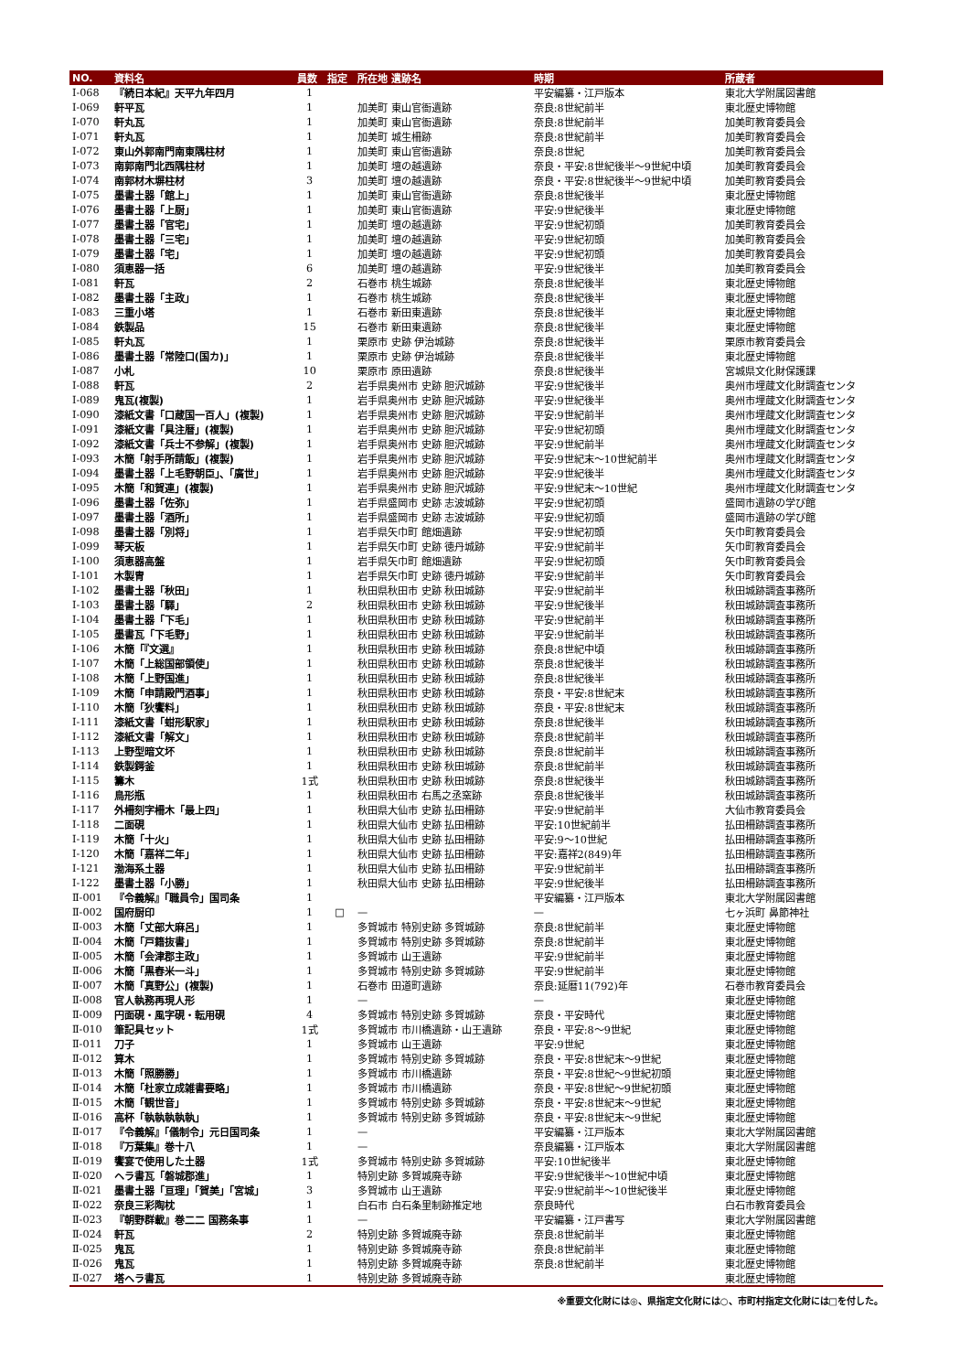| NO. | 資料名 | 員数 | 指定 | 所在地 遺跡名 | 時期 | 所蔵者 |
| --- | --- | --- | --- | --- | --- | --- |
| Ⅰ-068 | 『続日本紀』天平九年四月 | 1 | | | 平安編纂・江戸版本 | 東北大学附属図書館 |
| Ⅰ-069 | 軒平瓦 | 1 | | 加美町 東山官衙遺跡 | 奈良:8世紀前半 | 東北歴史博物館 |
| Ⅰ-070 | 軒丸瓦 | 1 | | 加美町 東山官衙遺跡 | 奈良:8世紀前半 | 加美町教育委員会 |
| Ⅰ-071 | 軒丸瓦 | 1 | | 加美町 城生柵跡 | 奈良:8世紀前半 | 加美町教育委員会 |
| Ⅰ-072 | 東山外郭南門南東隅柱材 | 1 | | 加美町 東山官衙遺跡 | 奈良:8世紀 | 加美町教育委員会 |
| Ⅰ-073 | 南郭南門北西隅柱材 | 1 | | 加美町 壇の越遺跡 | 奈良・平安:8世紀後半～9世紀中頃 | 加美町教育委員会 |
| Ⅰ-074 | 南郭材木塀柱材 | 3 | | 加美町 壇の越遺跡 | 奈良・平安:8世紀後半～9世紀中頃 | 加美町教育委員会 |
| Ⅰ-075 | 墨書土器「館上」 | 1 | | 加美町 東山官衙遺跡 | 奈良:8世紀後半 | 東北歴史博物館 |
| Ⅰ-076 | 墨書土器「上厨」 | 1 | | 加美町 東山官衙遺跡 | 平安:9世紀後半 | 東北歴史博物館 |
| Ⅰ-077 | 墨書土器「官宅」 | 1 | | 加美町 壇の越遺跡 | 平安:9世紀初頭 | 加美町教育委員会 |
| Ⅰ-078 | 墨書土器「三宅」 | 1 | | 加美町 壇の越遺跡 | 平安:9世紀初頭 | 加美町教育委員会 |
| Ⅰ-079 | 墨書土器「宅」 | 1 | | 加美町 壇の越遺跡 | 平安:9世紀初頭 | 加美町教育委員会 |
| Ⅰ-080 | 須恵器一括 | 6 | | 加美町 壇の越遺跡 | 平安:9世紀後半 | 加美町教育委員会 |
| Ⅰ-081 | 軒瓦 | 2 | | 石巻市 桃生城跡 | 奈良:8世紀後半 | 東北歴史博物館 |
| Ⅰ-082 | 墨書土器「主政」 | 1 | | 石巻市 桃生城跡 | 奈良:8世紀後半 | 東北歴史博物館 |
| Ⅰ-083 | 三重小塔 | 1 | | 石巻市 新田東遺跡 | 奈良:8世紀後半 | 東北歴史博物館 |
| Ⅰ-084 | 鉄製品 | 15 | | 石巻市 新田東遺跡 | 奈良:8世紀後半 | 東北歴史博物館 |
| Ⅰ-085 | 軒丸瓦 | 1 | | 栗原市 史跡 伊治城跡 | 奈良:8世紀後半 | 栗原市教育委員会 |
| Ⅰ-086 | 墨書土器「常陸口(国カ)」 | 1 | | 栗原市 史跡 伊治城跡 | 奈良:8世紀後半 | 東北歴史博物館 |
| Ⅰ-087 | 小札 | 10 | | 栗原市 原田遺跡 | 奈良:8世紀後半 | 宮城県文化財保護課 |
| Ⅰ-088 | 軒瓦 | 2 | | 岩手県奥州市 史跡 胆沢城跡 | 平安:9世紀後半 | 奥州市埋蔵文化財調査センタ |
| Ⅰ-089 | 鬼瓦(複製) | 1 | | 岩手県奥州市 史跡 胆沢城跡 | 平安:9世紀後半 | 奥州市埋蔵文化財調査センタ |
| Ⅰ-090 | 漆紙文書「口蔵国一百人」(複製) | 1 | | 岩手県奥州市 史跡 胆沢城跡 | 平安:9世紀前半 | 奥州市埋蔵文化財調査センタ |
| Ⅰ-091 | 漆紙文書「具注暦」(複製) | 1 | | 岩手県奥州市 史跡 胆沢城跡 | 平安:9世紀初頭 | 奥州市埋蔵文化財調査センタ |
| Ⅰ-092 | 漆紙文書「兵士不参解」(複製) | 1 | | 岩手県奥州市 史跡 胆沢城跡 | 平安:9世紀前半 | 奥州市埋蔵文化財調査センタ |
| Ⅰ-093 | 木簡「射手所請飯」(複製) | 1 | | 岩手県奥州市 史跡 胆沢城跡 | 平安:9世紀末～10世紀前半 | 奥州市埋蔵文化財調査センタ |
| Ⅰ-094 | 墨書土器「上毛野朝臣」、「廣世」 | 1 | | 岩手県奥州市 史跡 胆沢城跡 | 平安:9世紀後半 | 奥州市埋蔵文化財調査センタ |
| Ⅰ-095 | 木簡「和賀連」(複製) | 1 | | 岩手県奥州市 史跡 胆沢城跡 | 平安:9世紀末～10世紀 | 奥州市埋蔵文化財調査センタ |
| Ⅰ-096 | 墨書土器「佐弥」 | 1 | | 岩手県盛岡市 史跡 志波城跡 | 平安:9世紀初頭 | 盛岡市遺跡の学び館 |
| Ⅰ-097 | 墨書土器「酒所」 | 1 | | 岩手県盛岡市 史跡 志波城跡 | 平安:9世紀初頭 | 盛岡市遺跡の学び館 |
| Ⅰ-098 | 墨書土器「別将」 | 1 | | 岩手県矢巾町 館畑遺跡 | 平安:9世紀初頭 | 矢巾町教育委員会 |
| Ⅰ-099 | 琴天板 | 1 | | 岩手県矢巾町 史跡 徳丹城跡 | 平安:9世紀前半 | 矢巾町教育委員会 |
| Ⅰ-100 | 須恵器高盤 | 1 | | 岩手県矢巾町 館畑遺跡 | 平安:9世紀初頭 | 矢巾町教育委員会 |
| Ⅰ-101 | 木製冑 | 1 | | 岩手県矢巾町 史跡 徳丹城跡 | 平安:9世紀前半 | 矢巾町教育委員会 |
| Ⅰ-102 | 墨書土器「秋田」 | 1 | | 秋田県秋田市 史跡 秋田城跡 | 平安:9世紀前半 | 秋田城跡調査事務所 |
| Ⅰ-103 | 墨書土器「驛」 | 2 | | 秋田県秋田市 史跡 秋田城跡 | 平安:9世紀後半 | 秋田城跡調査事務所 |
| Ⅰ-104 | 墨書土器「下毛」 | 1 | | 秋田県秋田市 史跡 秋田城跡 | 平安:9世紀前半 | 秋田城跡調査事務所 |
| Ⅰ-105 | 墨書瓦「下毛野」 | 1 | | 秋田県秋田市 史跡 秋田城跡 | 平安:9世紀前半 | 秋田城跡調査事務所 |
| Ⅰ-106 | 木簡「『文選』 | 1 | | 秋田県秋田市 史跡 秋田城跡 | 奈良:8世紀中頃 | 秋田城跡調査事務所 |
| Ⅰ-107 | 木簡「上総国部領使」 | 1 | | 秋田県秋田市 史跡 秋田城跡 | 奈良:8世紀後半 | 秋田城跡調査事務所 |
| Ⅰ-108 | 木簡「上野国進」 | 1 | | 秋田県秋田市 史跡 秋田城跡 | 奈良:8世紀後半 | 秋田城跡調査事務所 |
| Ⅰ-109 | 木簡「申請殿門酒事」 | 1 | | 秋田県秋田市 史跡 秋田城跡 | 奈良・平安:8世紀末 | 秋田城跡調査事務所 |
| Ⅰ-110 | 木簡「狄饗料」 | 1 | | 秋田県秋田市 史跡 秋田城跡 | 奈良・平安:8世紀末 | 秋田城跡調査事務所 |
| Ⅰ-111 | 漆紙文書「蚶形駅家」 | 1 | | 秋田県秋田市 史跡 秋田城跡 | 奈良:8世紀後半 | 秋田城跡調査事務所 |
| Ⅰ-112 | 漆紙文書「解文」 | 1 | | 秋田県秋田市 史跡 秋田城跡 | 奈良:8世紀前半 | 秋田城跡調査事務所 |
| Ⅰ-113 | 上野型暗文坏 | 1 | | 秋田県秋田市 史跡 秋田城跡 | 奈良:8世紀前半 | 秋田城跡調査事務所 |
| Ⅰ-114 | 鉄製鍔釜 | 1 | | 秋田県秋田市 史跡 秋田城跡 | 奈良:8世紀前半 | 秋田城跡調査事務所 |
| Ⅰ-115 | 籌木 | 1式 | | 秋田県秋田市 史跡 秋田城跡 | 奈良:8世紀後半 | 秋田城跡調査事務所 |
| Ⅰ-116 | 鳥形瓶 | 1 | | 秋田県秋田市 右馬之丞窯跡 | 奈良:8世紀後半 | 秋田城跡調査事務所 |
| Ⅰ-117 | 外柵刻字柵木「最上四」 | 1 | | 秋田県大仙市 史跡 払田柵跡 | 平安:9世紀前半 | 大仙市教育委員会 |
| Ⅰ-118 | 二面硯 | 1 | | 秋田県大仙市 史跡 払田柵跡 | 平安:10世紀前半 | 払田柵跡調査事務所 |
| Ⅰ-119 | 木簡「十火」 | 1 | | 秋田県大仙市 史跡 払田柵跡 | 平安:9～10世紀 | 払田柵跡調査事務所 |
| Ⅰ-120 | 木簡「嘉祥二年」 | 1 | | 秋田県大仙市 史跡 払田柵跡 | 平安:嘉祥2(849)年 | 払田柵跡調査事務所 |
| Ⅰ-121 | 渤海系土器 | 1 | | 秋田県大仙市 史跡 払田柵跡 | 平安:9世紀前半 | 払田柵跡調査事務所 |
| Ⅰ-122 | 墨書土器「小勝」 | 1 | | 秋田県大仙市 史跡 払田柵跡 | 平安:9世紀後半 | 払田柵跡調査事務所 |
| Ⅱ-001 | 『令義解』「職員令」国司条 | 1 | | | 平安編纂・江戸版本 | 東北大学附属図書館 |
| Ⅱ-002 | 国府厨印 | 1 | □ | — | — | 七ヶ浜町 鼻節神社 |
| Ⅱ-003 | 木簡「丈部大麻呂」 | 1 | | 多賀城市 特別史跡 多賀城跡 | 奈良:8世紀前半 | 東北歴史博物館 |
| Ⅱ-004 | 木簡「戸籍抜書」 | 1 | | 多賀城市 特別史跡 多賀城跡 | 奈良:8世紀前半 | 東北歴史博物館 |
| Ⅱ-005 | 木簡「会津郡主政」 | 1 | | 多賀城市 山王遺跡 | 平安:9世紀前半 | 東北歴史博物館 |
| Ⅱ-006 | 木簡「黒舂米一斗」 | 1 | | 多賀城市 特別史跡 多賀城跡 | 平安:9世紀前半 | 東北歴史博物館 |
| Ⅱ-007 | 木簡「真野公」(複製) | 1 | | 石巻市 田道町遺跡 | 奈良:延暦11(792)年 | 石巻市教育委員会 |
| Ⅱ-008 | 官人執務再現人形 | 1 | | — | — | 東北歴史博物館 |
| Ⅱ-009 | 円面硯・風字硯・転用硯 | 4 | | 多賀城市 特別史跡 多賀城跡 | 奈良・平安時代 | 東北歴史博物館 |
| Ⅱ-010 | 筆記具セット | 1式 | | 多賀城市 市川橋遺跡・山王遺跡 | 奈良・平安:8～9世紀 | 東北歴史博物館 |
| Ⅱ-011 | 刀子 | 1 | | 多賀城市 山王遺跡 | 平安:9世紀 | 東北歴史博物館 |
| Ⅱ-012 | 算木 | 1 | | 多賀城市 特別史跡 多賀城跡 | 奈良・平安:8世紀末～9世紀 | 東北歴史博物館 |
| Ⅱ-013 | 木簡「照勝勝」 | 1 | | 多賀城市 市川橋遺跡 | 奈良・平安:8世紀～9世紀初頭 | 東北歴史博物館 |
| Ⅱ-014 | 木簡「杜家立成雑書要略」 | 1 | | 多賀城市 市川橋遺跡 | 奈良・平安:8世紀～9世紀初頭 | 東北歴史博物館 |
| Ⅱ-015 | 木簡「観世音」 | 1 | | 多賀城市 特別史跡 多賀城跡 | 奈良・平安:8世紀末～9世紀 | 東北歴史博物館 |
| Ⅱ-016 | 高杯「執執執執執」 | 1 | | 多賀城市 特別史跡 多賀城跡 | 奈良・平安:8世紀末～9世紀 | 東北歴史博物館 |
| Ⅱ-017 | 『令義解』「儀制令」元日国司条 | 1 | | — | 平安編纂・江戸版本 | 東北大学附属図書館 |
| Ⅱ-018 | 『万葉集』巻十八 | 1 | | — | 奈良編纂・江戸版本 | 東北大学附属図書館 |
| Ⅱ-019 | 饗宴で使用した土器 | 1式 | | 多賀城市 特別史跡 多賀城跡 | 平安:10世紀後半 | 東北歴史博物館 |
| Ⅱ-020 | ヘラ書瓦「磐城郡進」 | 1 | | 特別史跡 多賀城廃寺跡 | 平安:9世紀後半～10世紀中頃 | 東北歴史博物館 |
| Ⅱ-021 | 墨書土器「亘理」「賀美」「宮城」 | 3 | | 多賀城市 山王遺跡 | 平安:9世紀前半～10世紀後半 | 東北歴史博物館 |
| Ⅱ-022 | 奈良三彩陶枕 | 1 | | 白石市 白石条里制跡推定地 | 奈良時代 | 白石市教育委員会 |
| Ⅱ-023 | 『朝野群載』巻二二 国務条事 | 1 | | — | 平安編纂・江戸書写 | 東北大学附属図書館 |
| Ⅱ-024 | 軒瓦 | 2 | | 特別史跡 多賀城廃寺跡 | 奈良:8世紀前半 | 東北歴史博物館 |
| Ⅱ-025 | 鬼瓦 | 1 | | 特別史跡 多賀城廃寺跡 | 奈良:8世紀前半 | 東北歴史博物館 |
| Ⅱ-026 | 鬼瓦 | 1 | | 特別史跡 多賀城廃寺跡 | 奈良:8世紀前半 | 東北歴史博物館 |
| Ⅱ-027 | 塔ヘラ書瓦 | 1 | | 特別史跡 多賀城廃寺跡 | | 東北歴史博物館 |
※重要文化財には◎、県指定文化財には○、市町村指定文化財には□を付した。